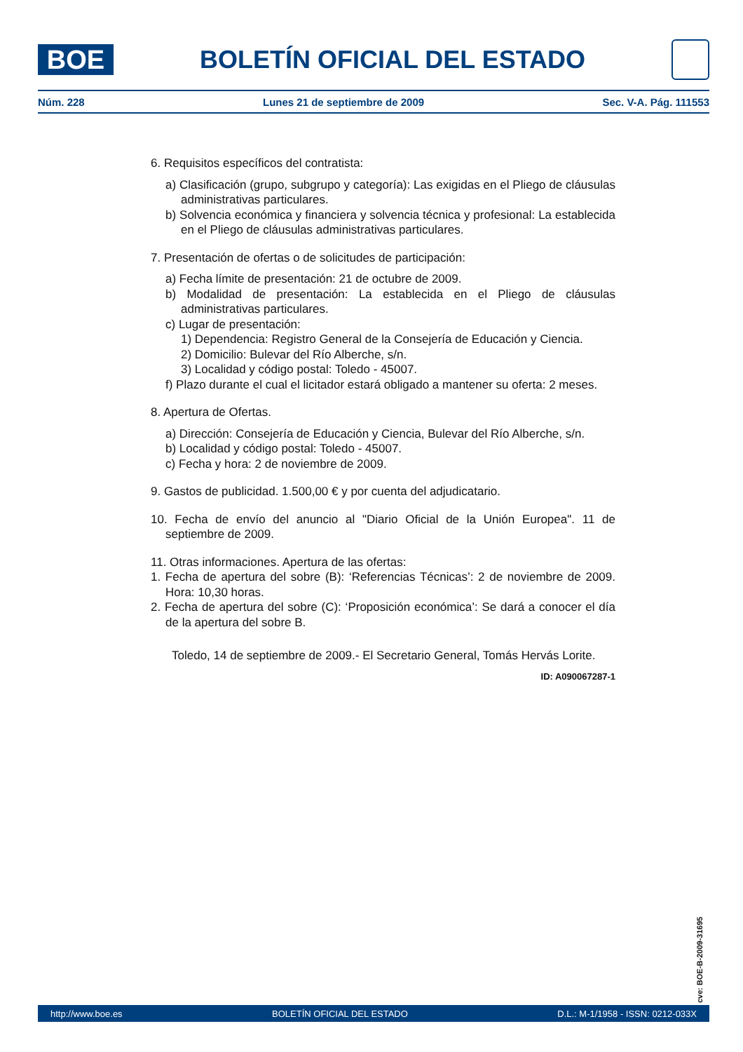BOE
BOLETÍN OFICIAL DEL ESTADO
Núm. 228 Lunes 21 de septiembre de 2009 Sec. V-A. Pág. 111553
6. Requisitos específicos del contratista:
a) Clasificación (grupo, subgrupo y categoría): Las exigidas en el Pliego de cláusulas administrativas particulares.
b) Solvencia económica y financiera y solvencia técnica y profesional: La establecida en el Pliego de cláusulas administrativas particulares.
7. Presentación de ofertas o de solicitudes de participación:
a) Fecha límite de presentación: 21 de octubre de 2009.
b) Modalidad de presentación: La establecida en el Pliego de cláusulas administrativas particulares.
c) Lugar de presentación:
1) Dependencia: Registro General de la Consejería de Educación y Ciencia.
2) Domicilio: Bulevar del Río Alberche, s/n.
3) Localidad y código postal: Toledo - 45007.
f) Plazo durante el cual el licitador estará obligado a mantener su oferta: 2 meses.
8. Apertura de Ofertas.
a) Dirección: Consejería de Educación y Ciencia, Bulevar del Río Alberche, s/n.
b) Localidad y código postal: Toledo - 45007.
c) Fecha y hora: 2 de noviembre de 2009.
9. Gastos de publicidad. 1.500,00 € y por cuenta del adjudicatario.
10. Fecha de envío del anuncio al "Diario Oficial de la Unión Europea". 11 de septiembre de 2009.
11. Otras informaciones. Apertura de las ofertas:
1. Fecha de apertura del sobre (B): ‘Referencias Técnicas’: 2 de noviembre de 2009. Hora: 10,30 horas.
2. Fecha de apertura del sobre (C): ‘Proposición económica’: Se dará a conocer el día de la apertura del sobre B.
Toledo, 14 de septiembre de 2009.- El Secretario General, Tomás Hervás Lorite.
ID: A090067287-1
cve: BOE-B-2009-31695
http://www.boe.es BOLETÍN OFICIAL DEL ESTADO D.L.: M-1/1958 - ISSN: 0212-033X